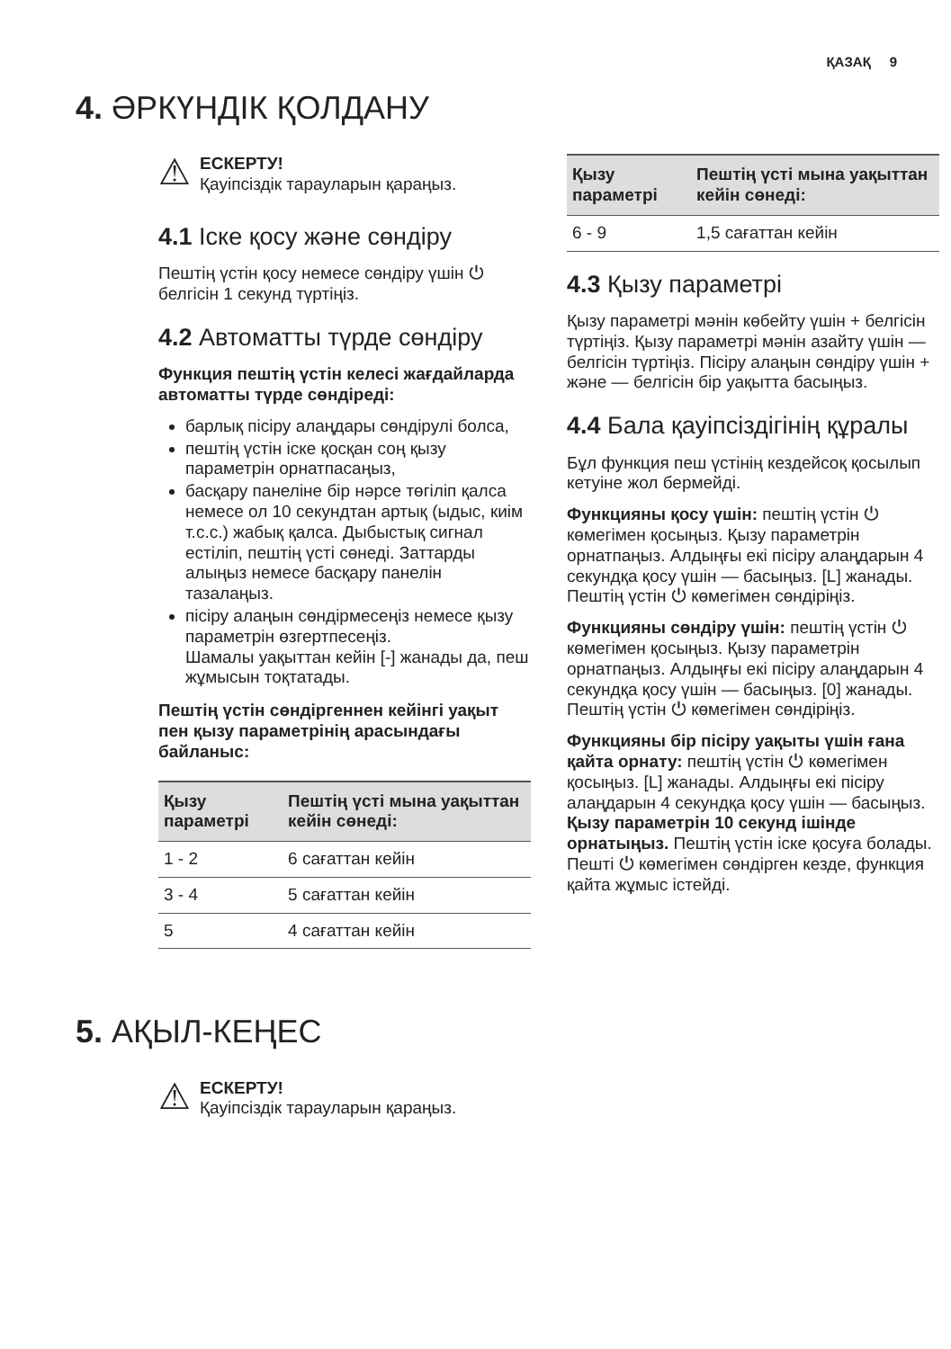ҚАЗАҚ 9
4. ӘРКҮНДІК ҚОЛДАНУ
⚠
ЕСКЕРТУ!
Қауіпсіздік тарауларын қараңыз.
4.1 Іске қосу және сөндіру
Пештің үстін қосу немесе сөндіру үшін ⏻ белгісін 1 секунд түртіңіз.
4.2 Автоматты түрде сөндіру
Функция пештің үстін келесі жағдайларда автоматты түрде сөндіреді:
барлық пісіру алаңдары сөндірулі болса,
пештің үстін іске қосқан соң қызу параметрін орнатпасаңыз,
басқару панеліне бір нәрсе төгіліп қалса немесе ол 10 секундтан артық (ыдыс, киім т.с.с.) жабық қалса. Дыбыстық сигнал естіліп, пештің үсті сөнеді. Заттарды алыңыз немесе басқару панелін тазалаңыз.
пісіру алаңын сөндірмесеңіз немесе қызу параметрін өзгертпесеңіз.
Шамалы уақыттан кейін [-] жанады да, пеш жұмысын тоқтатады.
Пештің үстін сөндіргеннен кейінгі уақыт пен қызу параметрінің арасындағы байланыс:
| Қызу параметрі | Пештің үсті мына уақыттан кейін сөнеді: |
| --- | --- |
| 1 - 2 | 6 сағаттан кейін |
| 3 - 4 | 5 сағаттан кейін |
| 5 | 4 сағаттан кейін |
| Қызу параметрі | Пештің үсті мына уақыттан кейін сөнеді: |
| --- | --- |
| 6 - 9 | 1,5 сағаттан кейін |
4.3 Қызу параметрі
Қызу параметрі мәнін көбейту үшін + белгісін түртіңіз. Қызу параметрі мәнін азайту үшін — белгісін түртіңіз. Пісіру алаңын сөндіру үшін + және — белгісін бір уақытта басыңыз.
4.4 Бала қауіпсіздігінің құралы
Бұл функция пеш үстінің кездейсоқ қосылып кетуіне жол бермейді.
Функцияны қосу үшін: пештің үстін ⏻ көмегімен қосыңыз. Қызу параметрін орнатпаңыз. Алдыңғы екі пісіру алаңдарын 4 секундқа қосу үшін — басыңыз. [L] жанады. Пештің үстін ⏻ көмегімен сөндіріңіз.
Функцияны сөндіру үшін: пештің үстін ⏻ көмегімен қосыңыз. Қызу параметрін орнатпаңыз. Алдыңғы екі пісіру алаңдарын 4 секундқа қосу үшін — басыңыз. [0] жанады. Пештің үстін ⏻ көмегімен сөндіріңіз.
Функцияны бір пісіру уақыты үшін ғана қайта орнату: пештің үстін ⏻ көмегімен қосыңыз. [L] жанады. Алдыңғы екі пісіру алаңдарын 4 секундқа қосу үшін — басыңыз. Қызу параметрін 10 секунд ішінде орнатыңыз. Пештің үстін іске қосуға болады. Пешті ⏻ көмегімен сөндірген кезде, функция қайта жұмыс істейді.
5. АҚЫЛ-КЕҢЕС
⚠
ЕСКЕРТУ!
Қауіпсіздік тарауларын қараңыз.